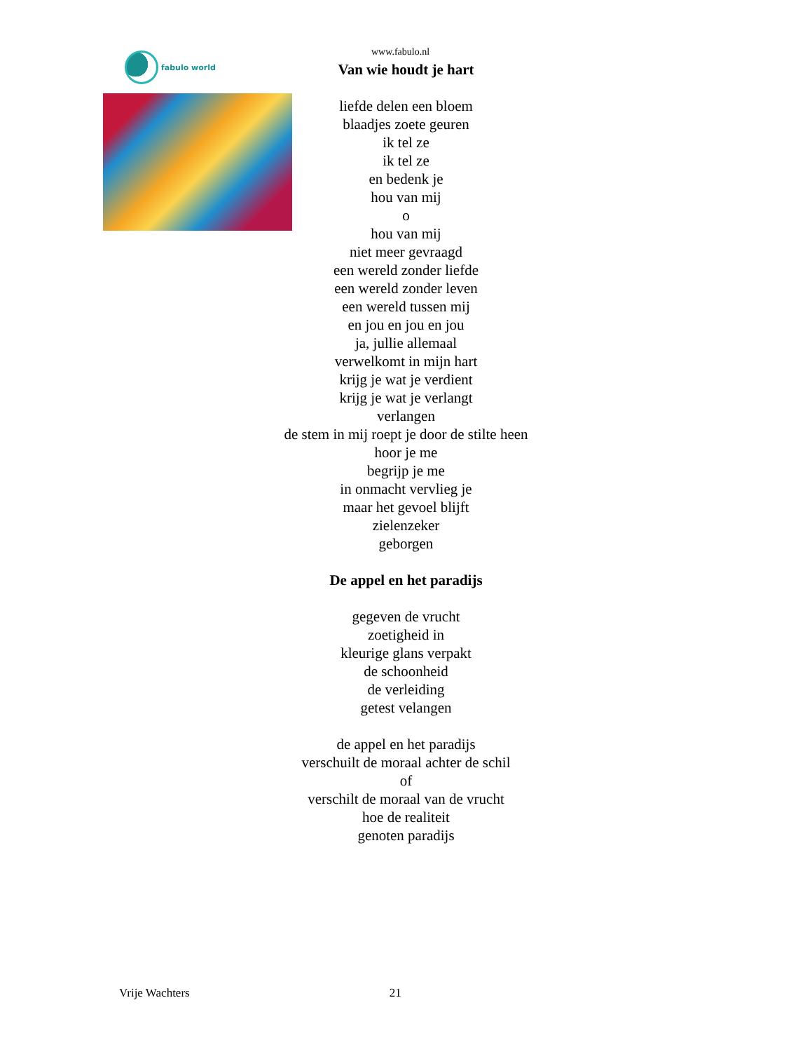fabulo world
www.fabulo.nl
Van wie houdt je hart
liefde delen een bloem
blaadjes zoete geuren
ik tel ze
ik tel ze
en bedenk je
hou van mij
o
hou van mij
niet meer gevraagd
een wereld zonder liefde
een wereld zonder leven
een wereld tussen mij
en jou en jou en jou
ja, jullie allemaal
verwelkomt in mijn hart
krijg je wat je verdient
krijg je wat je verlangt
verlangen
de stem in mij roept je door de stilte heen
hoor je me
begrijp je me
in onmacht vervlieg je
maar het gevoel blijft
zielenzeker
geborgen
De appel en het paradijs
gegeven de vrucht
zoetigheid in
kleurige glans verpakt
de schoonheid
de verleiding
getest velangen
de appel en het paradijs
verschuilt de moraal achter de schil
of
verschilt de moraal van de vrucht
hoe de realiteit
genoten paradijs
Vrije Wachters 21